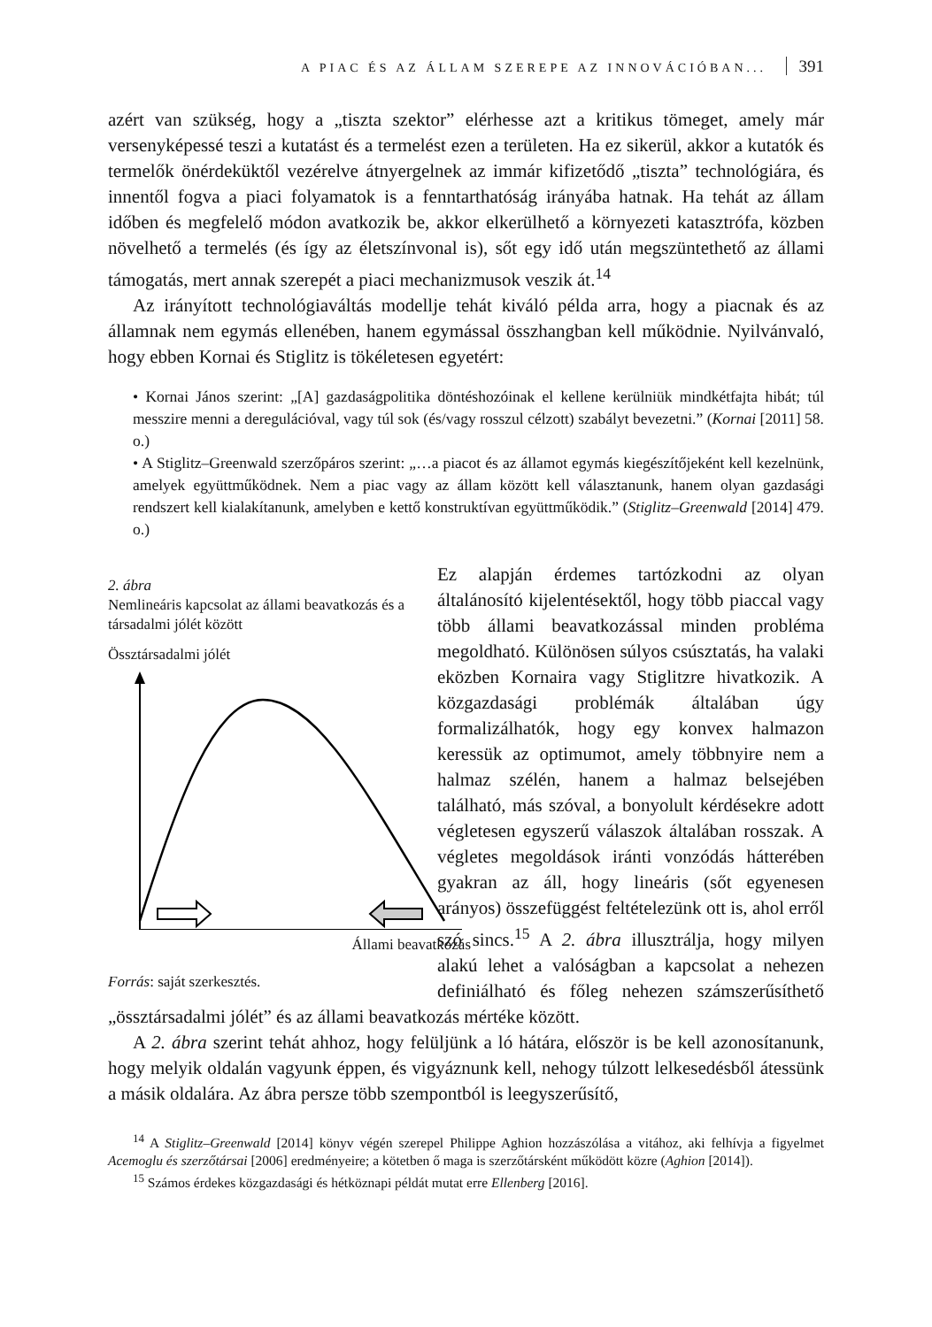A PIAC ÉS AZ ÁLLAM SZEREPE AZ INNOVÁCIÓBAN... 391
azért van szükség, hogy a „tiszta szektor” elérhesse azt a kritikus tömeget, amely már versenyképessé teszi a kutatást és a termelést ezen a területen. Ha ez sikerül, akkor a kutatók és termelők önérdeküktől vezérelve átnyergelnek az immár kifizetődő „tiszta” technológiára, és innentől fogva a piaci folyamatok is a fenntarthatóság irányába hatnak. Ha tehát az állam időben és megfelelő módon avatkozik be, akkor elkerülhető a környezeti katasztrófa, közben növelhető a termelés (és így az életszínvonal is), sőt egy idő után megszüntethető az állami támogatás, mert annak szerepét a piaci mechanizmusok veszik át.<sup>14</sup>
Az irányított technológiaváltás modellje tehát kiváló példa arra, hogy a piacnak és az államnak nem egymás ellenében, hanem egymással összhangban kell működnie. Nyilvánvaló, hogy ebben Kornai és Stiglitz is tökéletesen egyetért:
• Kornai János szerint: „[A] gazdaságpolitika döntéshozóinak el kellene kerülniük mindkétfajta hibát; túl messzire menni a dereguláció­val, vagy túl sok (és/vagy rosszul célzott) szabályt bevezetni.” (Kornai [2011] 58. o.)
• A Stiglitz–Greenwald szerzőpáros szerint: „…a piacot és az államot egymás kiegészítőjeként kell kezelnünk, amelyek együttműködnek. Nem a piac vagy az állam között kell választanunk, hanem olyan gazdasági rendszert kell kialakítanunk, amelyben e kettő konstruktívan együttműködik.” (Stiglitz–Greenwald [2014] 479. o.)
2. ábra
Nemlineáris kapcsolat az állami beavatkozás és a társadalmi jólét között
Össztársadalmi jólét
Állami beavatkozás
Forrás: saját szerkesztés.
Ez alapján érdemes tartózkodni az olyan általánosító kijelentésektől, hogy több piaccal vagy több állami beavatkozással minden probléma megoldható. Különösen súlyos csúsztatás, ha valaki eközben Kornaira vagy Stiglitzre hivatkozik. A közgazdasági problémák általában úgy formalizálhatók, hogy egy konvex halmazon keressük az optimumot, amely többnyire nem a halmaz szélén, hanem a halmaz belsejében található, más szóval, a bonyolult kérdésekre adott végletesen egyszerű válaszok általában rosszak. A végletes megoldások iránti vonzódás hátterében gyakran az áll, hogy lineáris (sőt egyenesen arányos) összefüggést feltételezünk ott is, ahol erről szó sincs.<sup>15</sup> A 2. ábra illusztrálja, hogy milyen alakú lehet a valóságban a kapcsolat a nehezen definiálható és főleg nehezen számszerűsíthető „össztársadalmi jólét” és az állami beavatkozás mértéke között.
A 2. ábra szerint tehát ahhoz, hogy felüljünk a ló hátára, először is be kell azonosítanunk, hogy melyik oldalán vagyunk éppen, és vigyáznunk kell, nehogy túlzott lelkesedésből átessünk a másik oldalára. Az ábra persze több szempontból is leegyszerűsítő,
<sup>14</sup> A Stiglitz–Greenwald [2014] könyv végén szerepel Philippe Aghion hozzászólása a vitához, aki felhívja a figyelmet Acemoglu és szerzőtársai [2006] eredményeire; a kötetben ő maga is szerzőtársként működött közre (Aghion [2014]).
<sup>15</sup> Számos érdekes közgazdasági és hétköznapi példát mutat erre Ellenberg [2016].